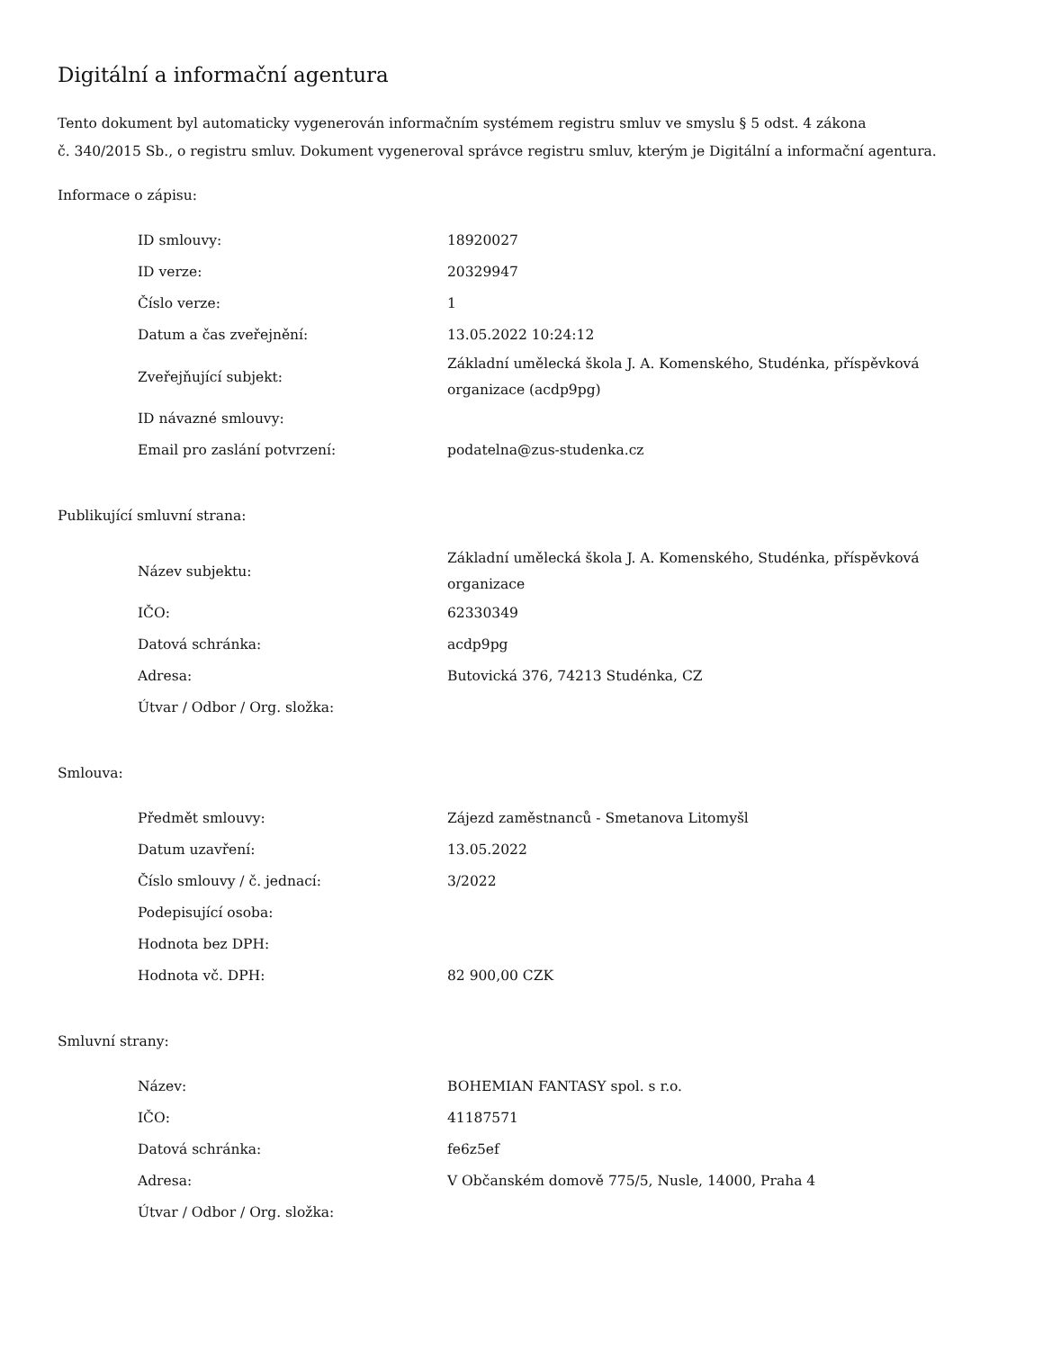Digitální a informační agentura
Tento dokument byl automaticky vygenerován informačním systémem registru smluv ve smyslu § 5 odst. 4 zákona
č. 340/2015 Sb., o registru smluv. Dokument vygeneroval správce registru smluv, kterým je Digitální a informační agentura.
Informace o zápisu:
| ID smlouvy: | 18920027 |
| ID verze: | 20329947 |
| Číslo verze: | 1 |
| Datum a čas zveřejnění: | 13.05.2022 10:24:12 |
| Zveřejňující subjekt: | Základní umělecká škola J. A. Komenského, Studénka, příspěvková organizace (acdp9pg) |
| ID návazné smlouvy: | |
| Email pro zaslání potvrzení: | podatelna@zus-studenka.cz |
Publikující smluvní strana:
| Název subjektu: | Základní umělecká škola J. A. Komenského, Studénka, příspěvková organizace |
| IČO: | 62330349 |
| Datová schránka: | acdp9pg |
| Adresa: | Butovická 376, 74213 Studénka, CZ |
| Útvar / Odbor / Org. složka: | |
Smlouva:
| Předmět smlouvy: | Zájezd zaměstnanců - Smetanova Litomyšl |
| Datum uzavření: | 13.05.2022 |
| Číslo smlouvy / č. jednací: | 3/2022 |
| Podepisující osoba: | |
| Hodnota bez DPH: | |
| Hodnota vč. DPH: | 82 900,00 CZK |
Smluvní strany:
| Název: | BOHEMIAN FANTASY spol. s r.o. |
| IČO: | 41187571 |
| Datová schránka: | fe6z5ef |
| Adresa: | V Občanském domově 775/5, Nusle, 14000, Praha 4 |
| Útvar / Odbor / Org. složka: | |